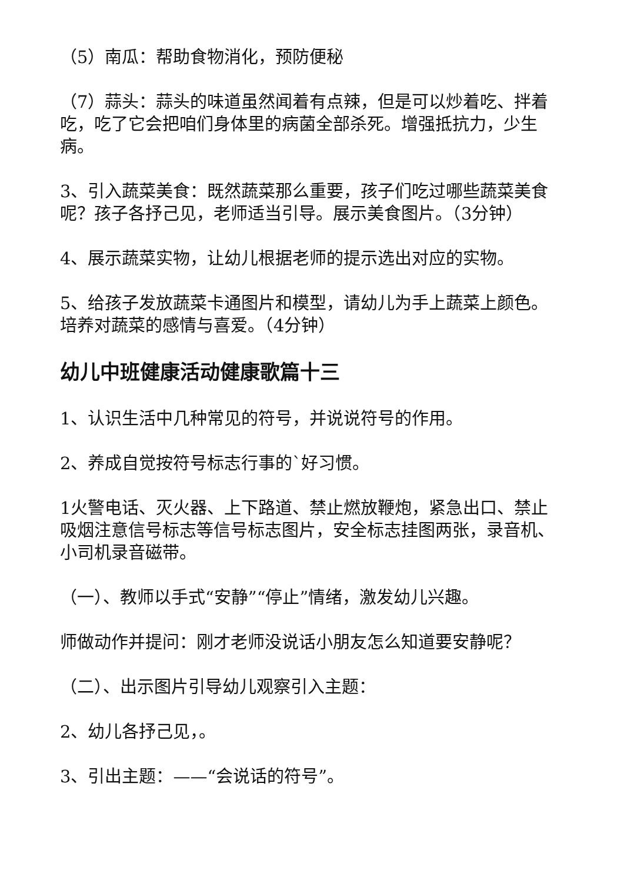（5）南瓜：帮助食物消化，预防便秘
（7）蒜头：蒜头的味道虽然闻着有点辣，但是可以炒着吃、拌着吃，吃了它会把咱们身体里的病菌全部杀死。增强抵抗力，少生病。
3、引入蔬菜美食：既然蔬菜那么重要，孩子们吃过哪些蔬菜美食呢？孩子各抒己见，老师适当引导。展示美食图片。（3分钟）
4、展示蔬菜实物，让幼儿根据老师的提示选出对应的实物。
5、给孩子发放蔬菜卡通图片和模型，请幼儿为手上蔬菜上颜色。培养对蔬菜的感情与喜爱。（4分钟）
幼儿中班健康活动健康歌篇十三
1、认识生活中几种常见的符号，并说说符号的作用。
2、养成自觉按符号标志行事的`好习惯。
1火警电话、灭火器、上下路道、禁止燃放鞭炮，紧急出口、禁止吸烟注意信号标志等信号标志图片，安全标志挂图两张，录音机、小司机录音磁带。
（一）、教师以手式“安静”“停止”情绪，激发幼儿兴趣。
师做动作并提问：刚才老师没说话小朋友怎么知道要安静呢？
（二）、出示图片引导幼儿观察引入主题：
2、幼儿各抒己见，。
3、引出主题：——“会说话的符号”。